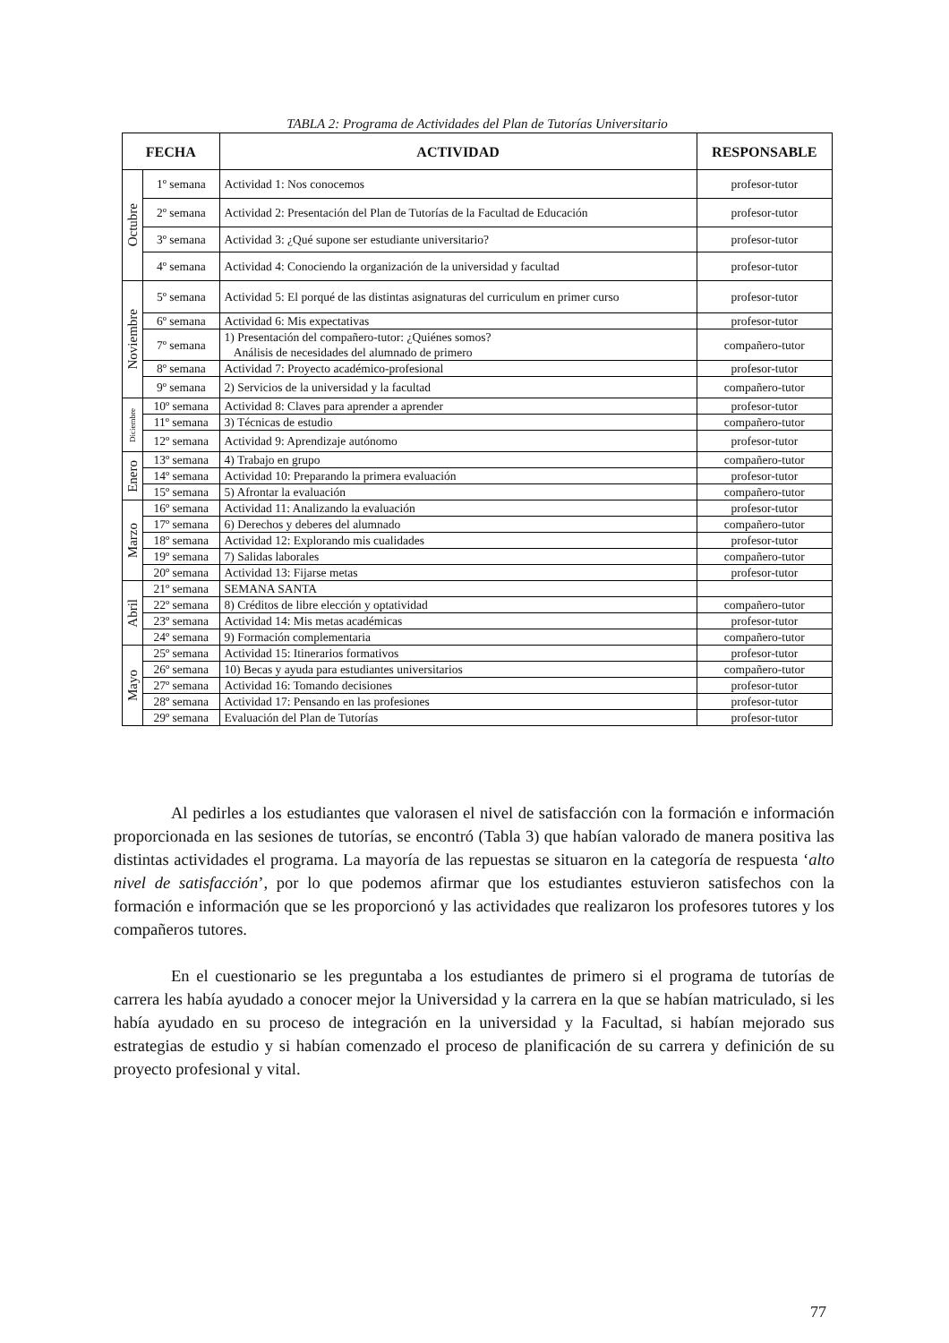TABLA 2: Programa de Actividades del Plan de Tutorías Universitario
| FECHA | | ACTIVIDAD | RESPONSABLE |
| --- | --- | --- | --- |
| Octubre | 1º semana | Actividad 1: Nos conocemos | profesor-tutor |
| | 2º semana | Actividad 2: Presentación del Plan de Tutorías de la Facultad de Educación | profesor-tutor |
| | 3º semana | Actividad 3: ¿Qué supone ser estudiante universitario? | profesor-tutor |
| | 4º semana | Actividad 4: Conociendo la organización de la universidad y facultad | profesor-tutor |
| Noviembre | 5º semana | Actividad 5: El porqué de las distintas asignaturas del curriculum en primer curso | profesor-tutor |
| | 6º semana | Actividad 6: Mis expectativas | profesor-tutor |
| | 7º semana | 1) Presentación del compañero-tutor: ¿Quiénes somos? Análisis de necesidades del alumnado de primero | compañero-tutor |
| | 8º semana | Actividad 7: Proyecto académico-profesional | profesor-tutor |
| | 9º semana | 2) Servicios de la universidad y la facultad | compañero-tutor |
| Diciembre | 10º semana | Actividad 8: Claves para aprender a aprender | profesor-tutor |
| | 11º semana | 3) Técnicas de estudio | compañero-tutor |
| | 12º semana | Actividad 9: Aprendizaje autónomo | profesor-tutor |
| Enero | 13º semana | 4) Trabajo en grupo | compañero-tutor |
| | 14º semana | Actividad 10: Preparando la primera evaluación | profesor-tutor |
| | 15º semana | 5) Afrontar la evaluación | compañero-tutor |
| Marzo | 16º semana | Actividad 11: Analizando la evaluación | profesor-tutor |
| | 17º semana | 6) Derechos y deberes del alumnado | compañero-tutor |
| | 18º semana | Actividad 12: Explorando mis cualidades | profesor-tutor |
| | 19º semana | 7) Salidas laborales | compañero-tutor |
| | 20º semana | Actividad 13: Fijarse metas | profesor-tutor |
| Abril | 21º semana | SEMANA SANTA | |
| | 22º semana | 8) Créditos de libre elección y optatividad | compañero-tutor |
| | 23º semana | Actividad 14: Mis metas académicas | profesor-tutor |
| | 24º semana | 9) Formación complementaria | compañero-tutor |
| Mayo | 25º semana | Actividad 15: Itinerarios formativos | profesor-tutor |
| | 26º semana | 10) Becas y ayuda para estudiantes universitarios | compañero-tutor |
| | 27º semana | Actividad 16: Tomando decisiones | profesor-tutor |
| | 28º semana | Actividad 17: Pensando en las profesiones | profesor-tutor |
| | 29º semana | Evaluación del Plan de Tutorías | profesor-tutor |
Al pedirles a los estudiantes que valorasen el nivel de satisfacción con la formación e información proporcionada en las sesiones de tutorías, se encontró (Tabla 3) que habían valorado de manera positiva las distintas actividades el programa. La mayoría de las repuestas se situaron en la categoría de respuesta ‘alto nivel de satisfacción’, por lo que podemos afirmar que los estudiantes estuvieron satisfechos con la formación e información que se les proporcionó y las actividades que realizaron los profesores tutores y los compañeros tutores.
En el cuestionario se les preguntaba a los estudiantes de primero si el programa de tutorías de carrera les había ayudado a conocer mejor la Universidad y la carrera en la que se habían matriculado, si les había ayudado en su proceso de integración en la universidad y la Facultad, si habían mejorado sus estrategias de estudio y si habían comenzado el proceso de planificación de su carrera y definición de su proyecto profesional y vital.
77